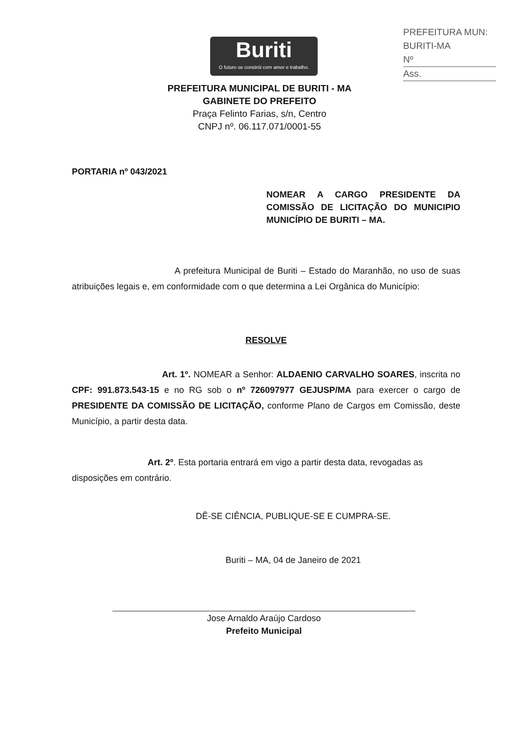PREFEITURA MUN: BURITI-MA
Nº
Ass.
Buriti
O futuro se constrói com amor e trabalho.
PREFEITURA MUNICIPAL DE BURITI - MA
GABINETE DO PREFEITO
Praça Felinto Farias, s/n, Centro
CNPJ nº. 06.117.071/0001-55
PORTARIA nº 043/2021
NOMEAR A CARGO PRESIDENTE DA COMISSÃO DE LICITAÇÃO DO MUNICIPIO MUNICÍPIO DE BURITI – MA.
A prefeitura Municipal de Buriti – Estado do Maranhão, no uso de suas atribuições legais e, em conformidade com o que determina a Lei Orgânica do Município:
RESOLVE
Art. 1º. NOMEAR a Senhor: ALDAENIO CARVALHO SOARES, inscrita no CPF: 991.873.543-15 e no RG sob o nº 726097977 GEJUSP/MA para exercer o cargo de PRESIDENTE DA COMISSÃO DE LICITAÇÃO, conforme Plano de Cargos em Comissão, deste Município, a partir desta data.
Art. 2º. Esta portaria entrará em vigo a partir desta data, revogadas as disposições em contrário.
DÊ-SE CIÊNCIA, PUBLIQUE-SE E CUMPRA-SE.
Buriti – MA, 04 de Janeiro de 2021
Jose Arnaldo Araújo Cardoso
Prefeito Municipal